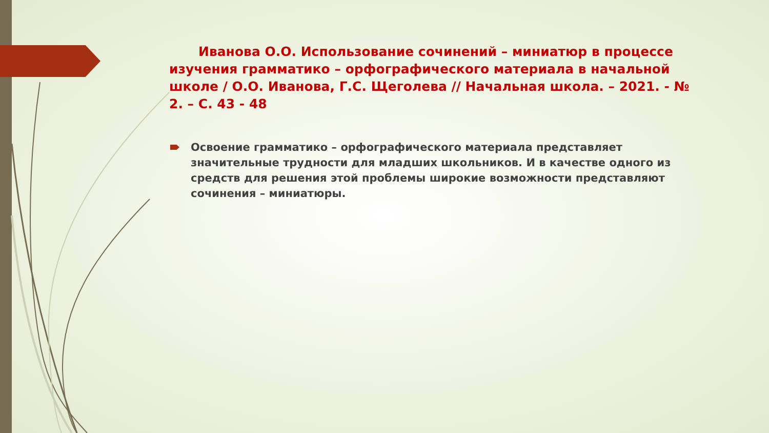Иванова О.О. Использование сочинений – миниатюр в процессе изучения грамматико – орфографического материала в начальной школе / О.О. Иванова, Г.С. Щеголева // Начальная школа. – 2021. - № 2. – С. 43 - 48
Освоение грамматико – орфографического материала представляет значительные трудности для младших школьников. И в качестве одного из средств для решения этой проблемы широкие возможности представляют сочинения – миниатюры.